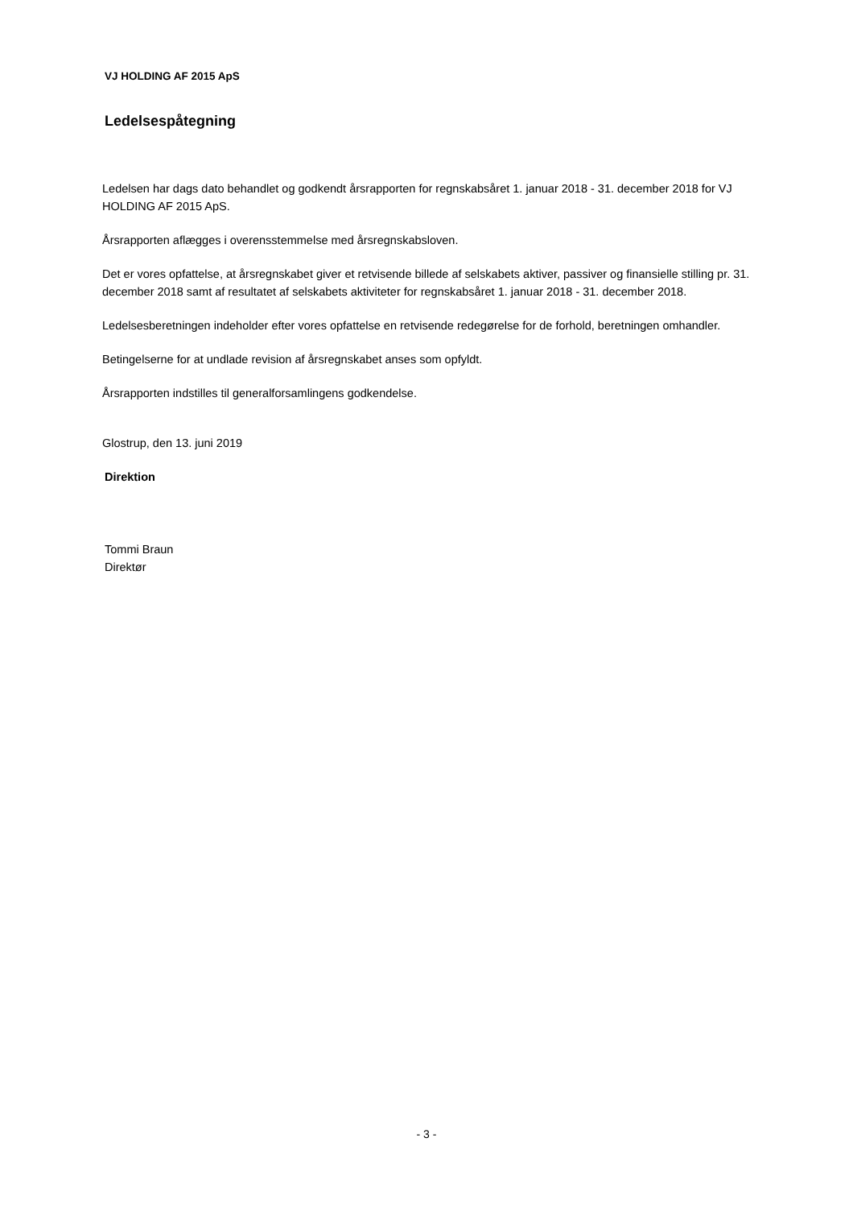VJ HOLDING AF 2015 ApS
Ledelsespåtegning
Ledelsen har dags dato behandlet og godkendt årsrapporten for regnskabsåret 1. januar 2018 - 31. december 2018 for VJ HOLDING AF 2015 ApS.
Årsrapporten aflægges i overensstemmelse med årsregnskabsloven.
Det er vores opfattelse, at årsregnskabet giver et retvisende billede af selskabets aktiver, passiver og finansielle stilling pr. 31. december 2018 samt af resultatet af selskabets aktiviteter for regnskabsåret 1. januar 2018 - 31. december 2018.
Ledelsesberetningen indeholder efter vores opfattelse en retvisende redegørelse for de forhold, beretningen omhandler.
Betingelserne for at undlade revision af årsregnskabet anses som opfyldt.
Årsrapporten indstilles til generalforsamlingens godkendelse.
Glostrup, den 13. juni 2019
Direktion
Tommi Braun
Direktør
- 3 -